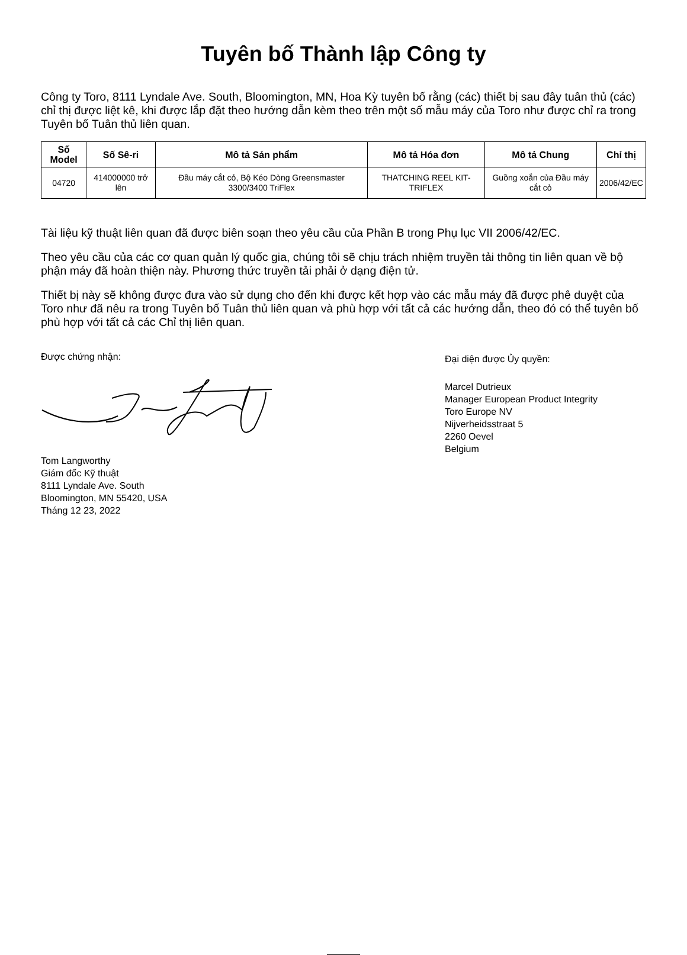Tuyên bố Thành lập Công ty
Công ty Toro, 8111 Lyndale Ave. South, Bloomington, MN, Hoa Kỳ tuyên bố rằng (các) thiết bị sau đây tuân thủ (các) chỉ thị được liệt kê, khi được lắp đặt theo hướng dẫn kèm theo trên một số mẫu máy của Toro như được chỉ ra trong Tuyên bố Tuân thủ liên quan.
| Số Model | Số Sê-ri | Mô tả Sản phẩm | Mô tả Hóa đơn | Mô tả Chung | Chỉ thị |
| --- | --- | --- | --- | --- | --- |
| 04720 | 414000000 trở lên | Đầu máy cắt cỏ, Bộ Kéo Dòng Greensmaster 3300/3400 TriFlex | THATCHING REEL KIT-TRIFLEX | Guồng xoắn của Đầu máy cắt cỏ | 2006/42/EC |
Tài liệu kỹ thuật liên quan đã được biên soạn theo yêu cầu của Phần B trong Phụ lục VII 2006/42/EC.
Theo yêu cầu của các cơ quan quản lý quốc gia, chúng tôi sẽ chịu trách nhiệm truyền tải thông tin liên quan về bộ phận máy đã hoàn thiện này. Phương thức truyền tải phải ở dạng điện tử.
Thiết bị này sẽ không được đưa vào sử dụng cho đến khi được kết hợp vào các mẫu máy đã được phê duyệt của Toro như đã nêu ra trong Tuyên bố Tuân thủ liên quan và phù hợp với tất cả các hướng dẫn, theo đó có thể tuyên bố phù hợp với tất cả các Chỉ thị liên quan.
Được chứng nhận:
Tom Langworthy
Giám đốc Kỹ thuật
8111 Lyndale Ave. South
Bloomington, MN 55420, USA
Tháng 12 23, 2022
Đại diện được Ủy quyền:
Marcel Dutrieux
Manager European Product Integrity
Toro Europe NV
Nijverheidsstraat 5
2260 Oevel
Belgium